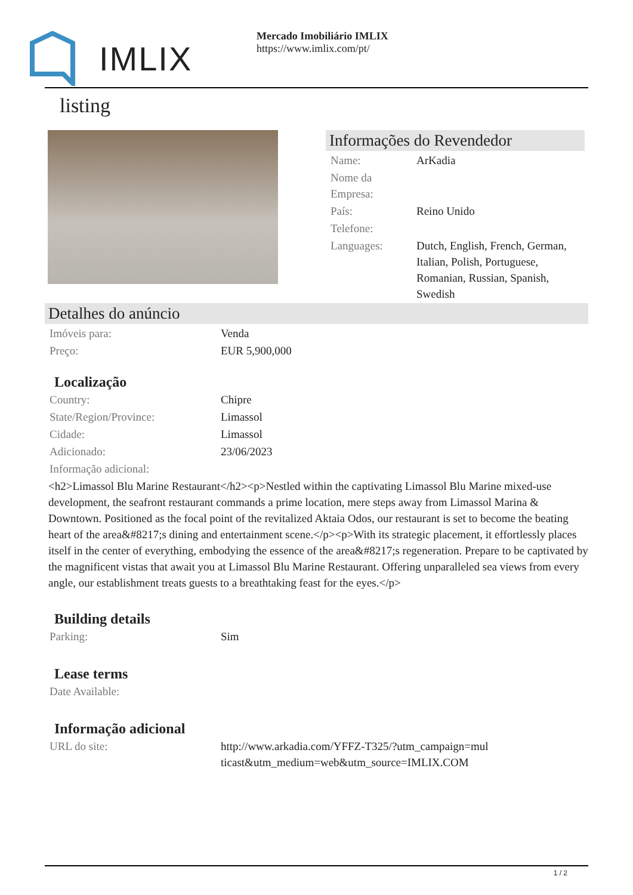IMLIX
Mercado Imobiliário IMLIX
https://www.imlix.com/pt/
listing
Informações do Revendedor
| Name: | ArKadia |
| Nome da Empresa: | |
| País: | Reino Unido |
| Telefone: | |
| Languages: | Dutch, English, French, German, Italian, Polish, Portuguese, Romanian, Russian, Spanish, Swedish |
Detalhes do anúncio
| Imóveis para: | Venda |
| Preço: | EUR 5,900,000 |
Localização
| Country: | Chipre |
| State/Region/Province: | Limassol |
| Cidade: | Limassol |
| Adicionado: | 23/06/2023 |
| Informação adicional: | |
<h2>Limassol Blu Marine Restaurant</h2><p>Nestled within the captivating Limassol Blu Marine mixed-use development, the seafront restaurant commands a prime location, mere steps away from Limassol Marina & Downtown. Positioned as the focal point of the revitalized Aktaia Odos, our restaurant is set to become the beating heart of the area&#8217;s dining and entertainment scene.</p><p>With its strategic placement, it effortlessly places itself in the center of everything, embodying the essence of the area&#8217;s regeneration. Prepare to be captivated by the magnificent vistas that await you at Limassol Blu Marine Restaurant. Offering unparalleled sea views from every angle, our establishment treats guests to a breathtaking feast for the eyes.</p>
Building details
| Parking: | Sim |
Lease terms
| Date Available: | |
Informação adicional
| URL do site: | http://www.arkadia.com/YFFZ-T325/?utm_campaign=multicast&utm_medium=web&utm_source=IMLIX.COM |
1 / 2